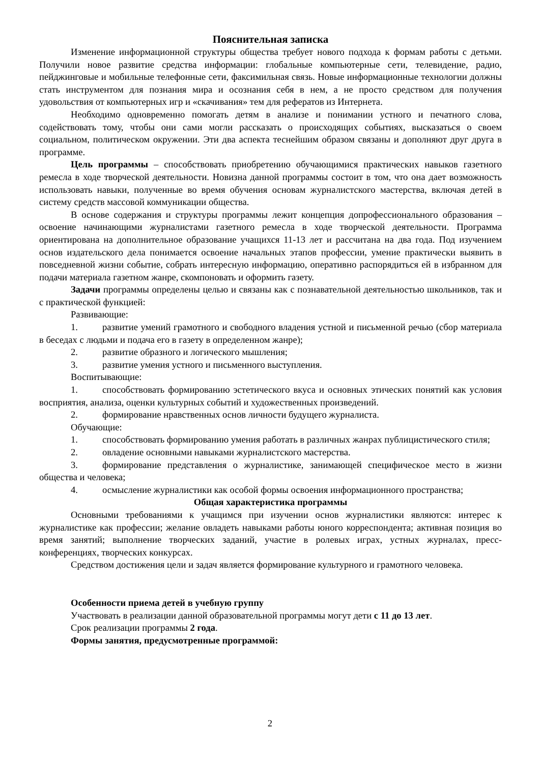Пояснительная записка
Изменение информационной структуры общества требует нового подхода к формам работы с детьми. Получили новое развитие средства информации: глобальные компьютерные сети, телевидение, радио, пейджинговые и мобильные телефонные сети, факсимильная связь. Новые информационные технологии должны стать инструментом для познания мира и осознания себя в нем, а не просто средством для получения удовольствия от компьютерных игр и «скачивания» тем для рефератов из Интернета.
Необходимо одновременно помогать детям в анализе и понимании устного и печатного слова, содействовать тому, чтобы они сами могли рассказать о происходящих событиях, высказаться о своем социальном, политическом окружении. Эти два аспекта теснейшим образом связаны и дополняют друг друга в программе.
Цель программы – способствовать приобретению обучающимися практических навыков газетного ремесла в ходе творческой деятельности. Новизна данной программы состоит в том, что она дает возможность использовать навыки, полученные во время обучения основам журналистского мастерства, включая детей в систему средств массовой коммуникации общества.
В основе содержания и структуры программы лежит концепция допрофессионального образования – освоение начинающими журналистами газетного ремесла в ходе творческой деятельности. Программа ориентирована на дополнительное образование учащихся 11-13 лет и рассчитана на два года. Под изучением основ издательского дела понимается освоение начальных этапов профессии, умение практически выявить в повседневной жизни событие, собрать интересную информацию, оперативно распорядиться ей в избранном для подачи материала газетном жанре, скомпоновать и оформить газету.
Задачи программы определены целью и связаны как с познавательной деятельностью школьников, так и с практической функцией:
Развивающие:
1. развитие умений грамотного и свободного владения устной и письменной речью (сбор материала в беседах с людьми и подача его в газету в определенном жанре);
2. развитие образного и логического мышления;
3. развитие умения устного и письменного выступления.
Воспитывающие:
1. способствовать формированию эстетического вкуса и основных этических понятий как условия восприятия, анализа, оценки культурных событий и художественных произведений.
2. формирование нравственных основ личности будущего журналиста.
Обучающие:
1. способствовать формированию умения работать в различных жанрах публицистического стиля;
2. овладение основными навыками журналистского мастерства.
3. формирование представления о журналистике, занимающей специфическое место в жизни общества и человека;
4. осмысление журналистики как особой формы освоения информационного пространства;
Общая характеристика программы
Основными требованиями к учащимся при изучении основ журналистики являются: интерес к журналистике как профессии; желание овладеть навыками работы юного корреспондента; активная позиция во время занятий; выполнение творческих заданий, участие в ролевых играх, устных журналах, пресс-конференциях, творческих конкурсах.
Средством достижения цели и задач является формирование культурного и грамотного человека.
Особенности приема детей в учебную группу
Участвовать в реализации данной образовательной программы могут дети с 11 до 13 лет.
Срок реализации программы 2 года.
Формы занятия, предусмотренные программой:
2